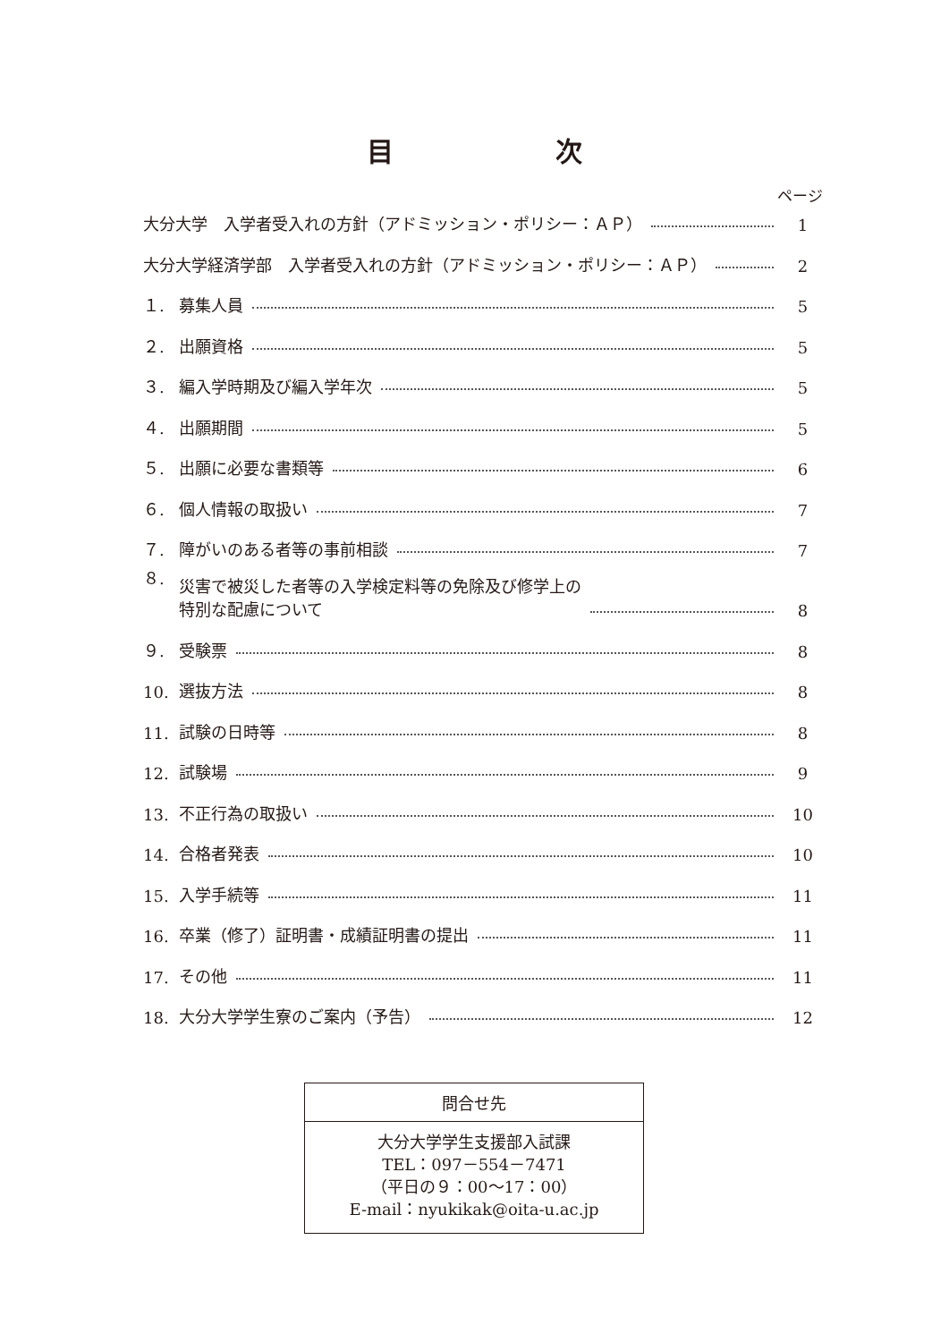目 次
ページ
大分大学　入学者受入れの方針（アドミッション・ポリシー：ＡＰ） 1
大分大学経済学部　入学者受入れの方針（アドミッション・ポリシー：ＡＰ） 2
１. 募集人員 5
２. 出願資格 5
３. 編入学時期及び編入学年次 5
４. 出願期間 5
５. 出願に必要な書類等 6
６. 個人情報の取扱い 7
７. 障がいのある者等の事前相談 7
８. 災害で被災した者等の入学検定料等の免除及び修学上の
特別な配慮について 8
９. 受験票 8
10. 選抜方法 8
11. 試験の日時等 8
12. 試験場 9
13. 不正行為の取扱い 10
14. 合格者発表 10
15. 入学手続等 11
16. 卒業（修了）証明書・成績証明書の提出 11
17. その他 11
18. 大分大学学生寮のご案内（予告） 12
問合せ先
大分大学学生支援部入試課
TEL：097－554－7471
（平日の９：00～17：00）
E-mail：nyukikak@oita-u.ac.jp